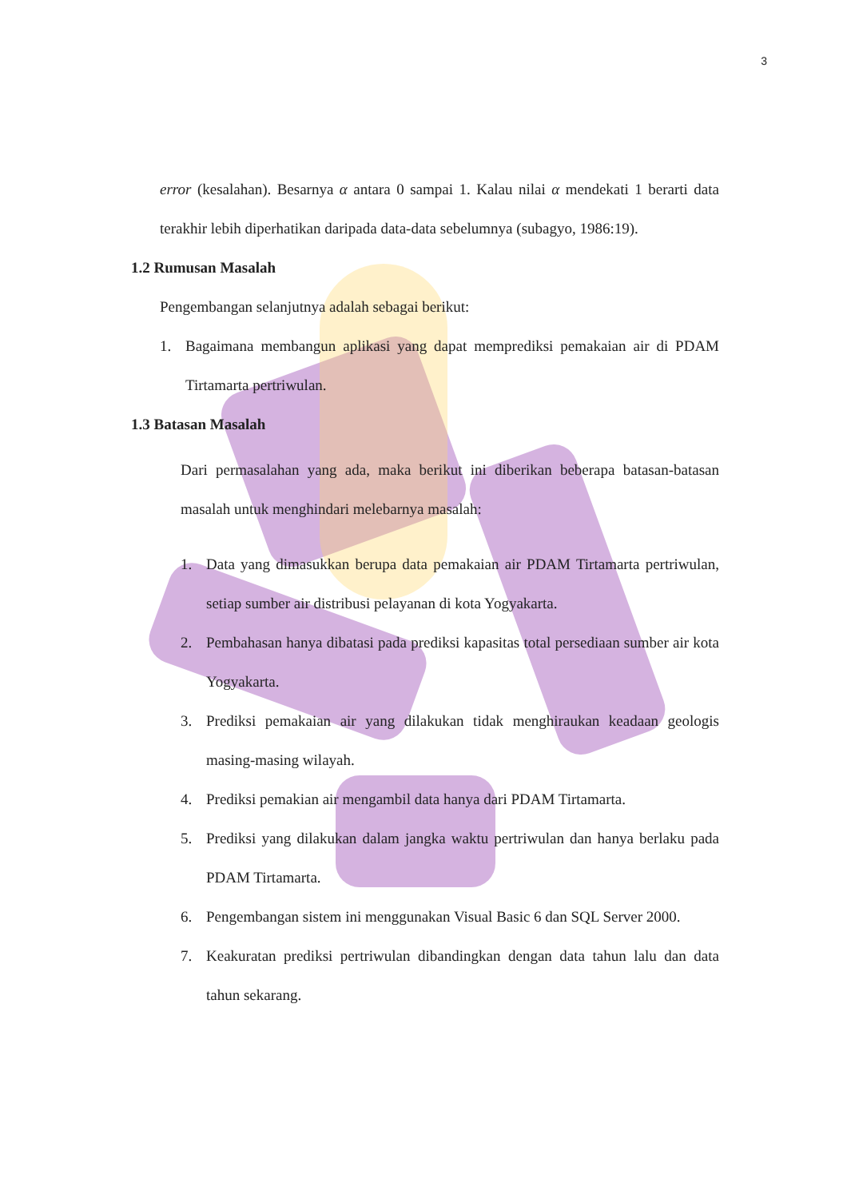3
error (kesalahan). Besarnya α antara 0 sampai 1. Kalau nilai α mendekati 1 berarti data terakhir lebih diperhatikan daripada data-data sebelumnya (subagyo, 1986:19).
1.2 Rumusan Masalah
Pengembangan selanjutnya adalah sebagai berikut:
1. Bagaimana membangun aplikasi yang dapat memprediksi pemakaian air di PDAM Tirtamarta pertriwulan.
1.3 Batasan Masalah
Dari permasalahan yang ada, maka berikut ini diberikan beberapa batasan-batasan masalah untuk menghindari melebarnya masalah:
1. Data yang dimasukkan berupa data pemakaian air PDAM Tirtamarta pertriwulan, setiap sumber air distribusi pelayanan di kota Yogyakarta.
2. Pembahasan hanya dibatasi pada prediksi kapasitas total persediaan sumber air kota Yogyakarta.
3. Prediksi pemakaian air yang dilakukan tidak menghiraukan keadaan geologis masing-masing wilayah.
4. Prediksi pemakian air mengambil data hanya dari PDAM Tirtamarta.
5. Prediksi yang dilakukan dalam jangka waktu pertriwulan dan hanya berlaku pada PDAM Tirtamarta.
6. Pengembangan sistem ini menggunakan Visual Basic 6 dan SQL Server 2000.
7. Keakuratan prediksi pertriwulan dibandingkan dengan data tahun lalu dan data tahun sekarang.